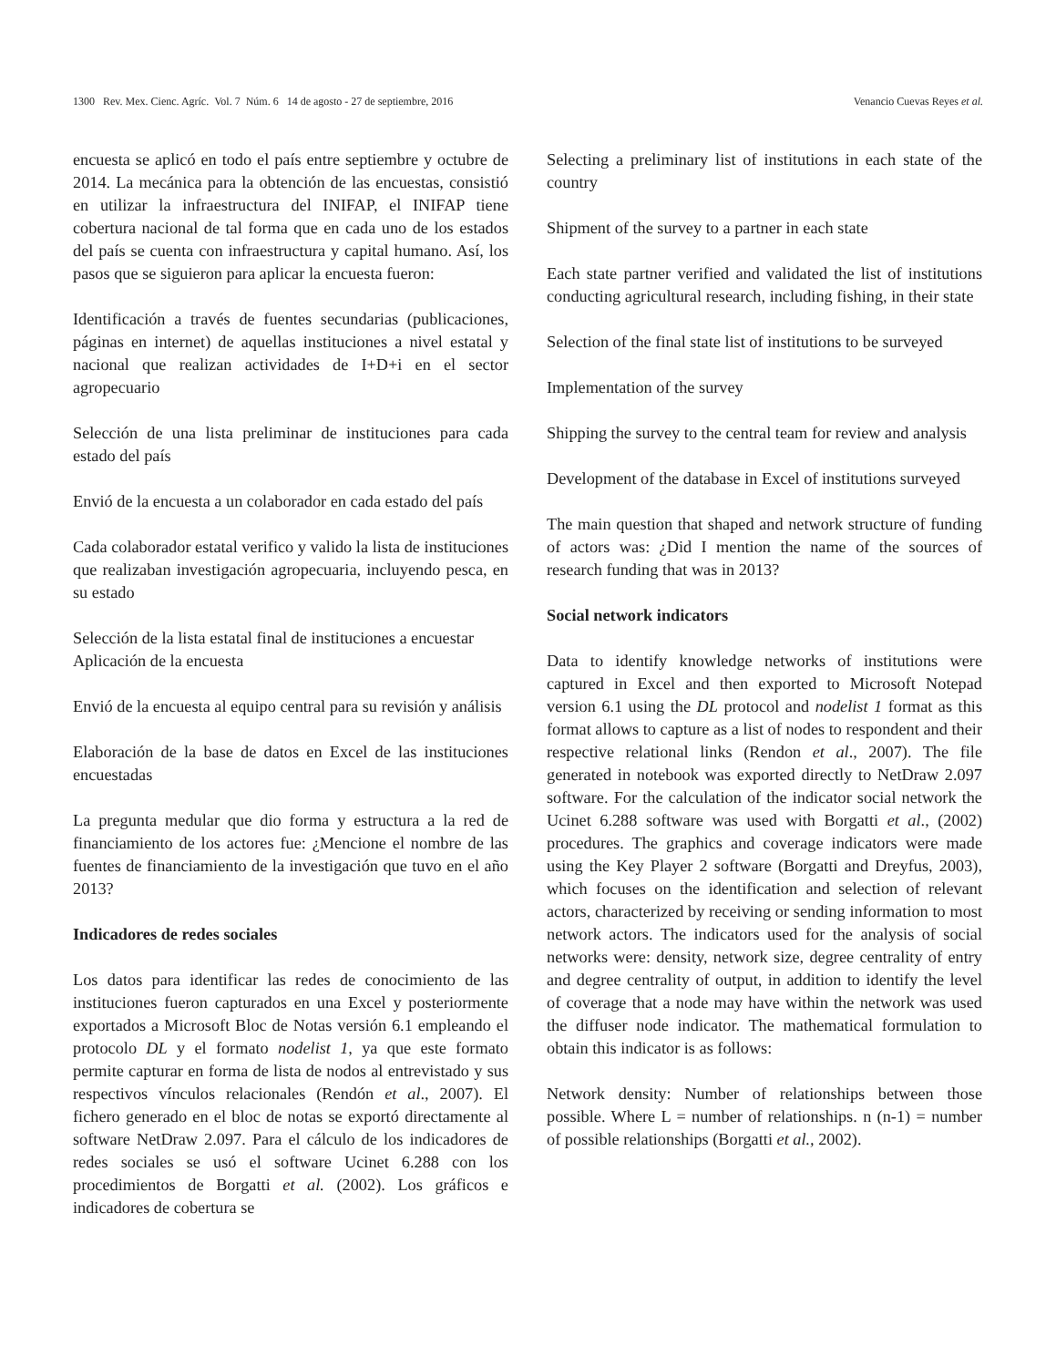1300 Rev. Mex. Cienc. Agríc. Vol. 7 Núm. 6 14 de agosto - 27 de septiembre, 2016 Venancio Cuevas Reyes et al.
encuesta se aplicó en todo el país entre septiembre y octubre de 2014. La mecánica para la obtención de las encuestas, consistió en utilizar la infraestructura del INIFAP, el INIFAP tiene cobertura nacional de tal forma que en cada uno de los estados del país se cuenta con infraestructura y capital humano. Así, los pasos que se siguieron para aplicar la encuesta fueron:
Identificación a través de fuentes secundarias (publicaciones, páginas en internet) de aquellas instituciones a nivel estatal y nacional que realizan actividades de I+D+i en el sector agropecuario
Selección de una lista preliminar de instituciones para cada estado del país
Envió de la encuesta a un colaborador en cada estado del país
Cada colaborador estatal verifico y valido la lista de instituciones que realizaban investigación agropecuaria, incluyendo pesca, en su estado
Selección de la lista estatal final de instituciones a encuestar
Aplicación de la encuesta
Envió de la encuesta al equipo central para su revisión y análisis
Elaboración de la base de datos en Excel de las instituciones encuestadas
La pregunta medular que dio forma y estructura a la red de financiamiento de los actores fue: ¿Mencione el nombre de las fuentes de financiamiento de la investigación que tuvo en el año 2013?
Indicadores de redes sociales
Los datos para identificar las redes de conocimiento de las instituciones fueron capturados en una Excel y posteriormente exportados a Microsoft Bloc de Notas versión 6.1 empleando el protocolo DL y el formato nodelist 1, ya que este formato permite capturar en forma de lista de nodos al entrevistado y sus respectivos vínculos relacionales (Rendón et al., 2007). El fichero generado en el bloc de notas se exportó directamente al software NetDraw 2.097. Para el cálculo de los indicadores de redes sociales se usó el software Ucinet 6.288 con los procedimientos de Borgatti et al. (2002). Los gráficos e indicadores de cobertura se
Selecting a preliminary list of institutions in each state of the country
Shipment of the survey to a partner in each state
Each state partner verified and validated the list of institutions conducting agricultural research, including fishing, in their state
Selection of the final state list of institutions to be surveyed
Implementation of the survey
Shipping the survey to the central team for review and analysis
Development of the database in Excel of institutions surveyed
The main question that shaped and network structure of funding of actors was: ¿Did I mention the name of the sources of research funding that was in 2013?
Social network indicators
Data to identify knowledge networks of institutions were captured in Excel and then exported to Microsoft Notepad version 6.1 using the DL protocol and nodelist 1 format as this format allows to capture as a list of nodes to respondent and their respective relational links (Rendon et al., 2007). The file generated in notebook was exported directly to NetDraw 2.097 software. For the calculation of the indicator social network the Ucinet 6.288 software was used with Borgatti et al., (2002) procedures. The graphics and coverage indicators were made using the Key Player 2 software (Borgatti and Dreyfus, 2003), which focuses on the identification and selection of relevant actors, characterized by receiving or sending information to most network actors. The indicators used for the analysis of social networks were: density, network size, degree centrality of entry and degree centrality of output, in addition to identify the level of coverage that a node may have within the network was used the diffuser node indicator. The mathematical formulation to obtain this indicator is as follows:
Network density: Number of relationships between those possible. Where L = number of relationships. n (n-1) = number of possible relationships (Borgatti et al., 2002).